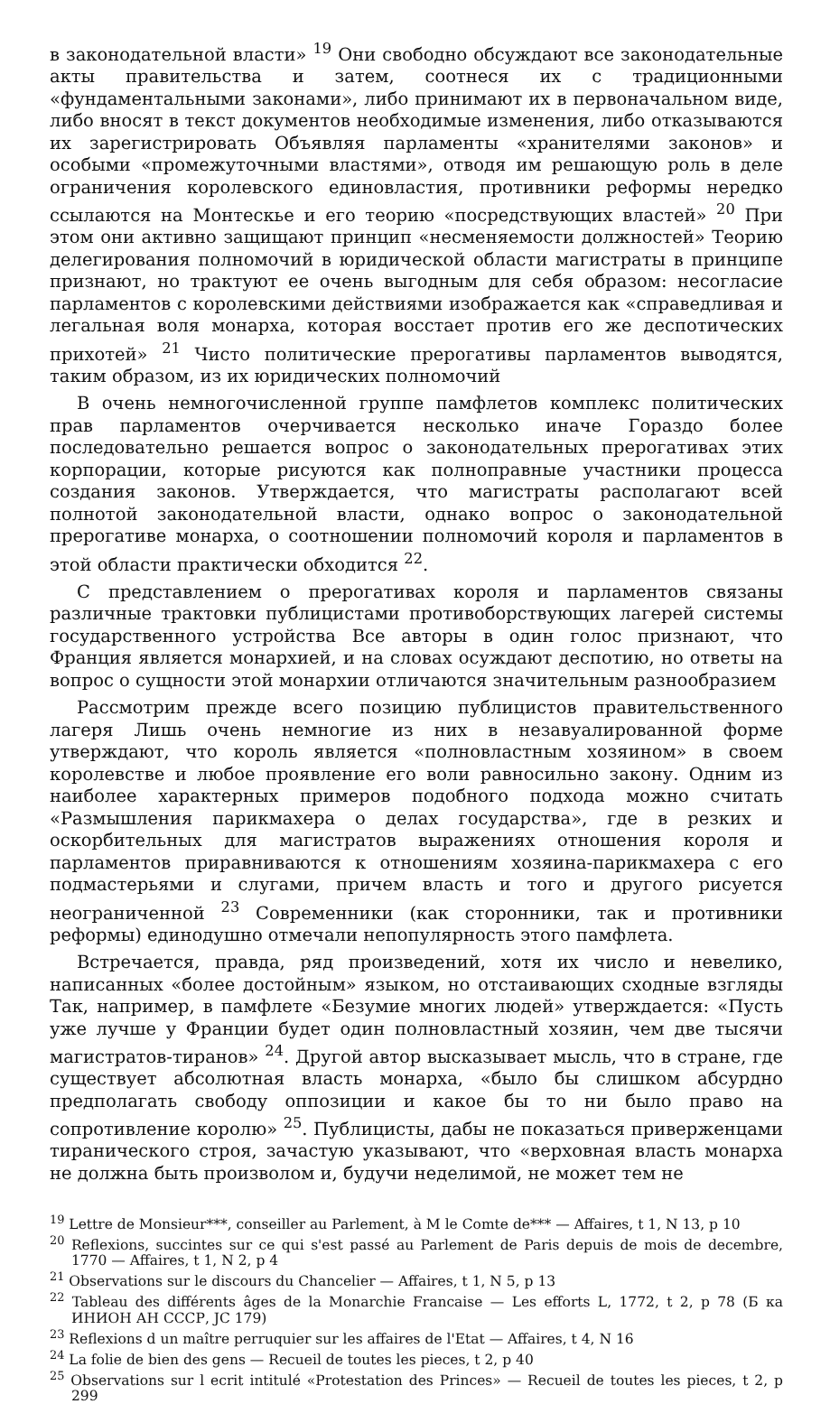в законодательной власти» <sup>19</sup> Они свободно обсуждают все законодательные акты правительства и затем, соотнеся их с традиционными «фундаментальными законами», либо принимают их в первоначальном виде, либо вносят в текст документов необходимые изменения, либо отказываются их зарегистрировать Объявляя парламенты «хранителями законов» и особыми «промежуточными властями», отводя им решающую роль в деле ограничения королевского единовластия, противники реформы нередко ссылаются на Монтескье и его теорию «посредствующих властей» <sup>20</sup> При этом они активно защищают принцип «несменяемости должностей» Теорию делегирования полномочий в юридической области магистраты в принципе признают, но трактуют ее очень выгодным для себя образом: несогласие парламентов с королевскими действиями изображается как «справедливая и легальная воля монарха, которая восстает против его же деспотических прихотей» <sup>21</sup> Чисто политические прерогативы парламентов выводятся, таким образом, из их юридических полномочий
В очень немногочисленной группе памфлетов комплекс политических прав парламентов очерчивается несколько иначе Гораздо более последовательно решается вопрос о законодательных прерогативах этих корпорации, которые рисуются как полноправные участники процесса создания законов. Утверждается, что магистраты располагают всей полнотой законодательной власти, однако вопрос о законодательной прерогативе монарха, о соотношении полномочий короля и парламентов в этой области практически обходится <sup>22</sup>.
С представлением о прерогативах короля и парламентов связаны различные трактовки публицистами противоборствующих лагерей системы государственного устройства Все авторы в один голос признают, что Франция является монархией, и на словах осуждают деспотию, но ответы на вопрос о сущности этой монархии отличаются значительным разнообразием
Рассмотрим прежде всего позицию публицистов правительственного лагеря Лишь очень немногие из них в незавуалированной форме утверждают, что король является «полновластным хозяином» в своем королевстве и любое проявление его воли равносильно закону. Одним из наиболее характерных примеров подобного подхода можно считать «Размышления парикмахера о делах государства», где в резких и оскорбительных для магистратов выражениях отношения короля и парламентов приравниваются к отношениям хозяина-парикмахера с его подмастерьями и слугами, причем власть и того и другого рисуется неограниченной <sup>23</sup> Современники (как сторонники, так и противники реформы) единодушно отмечали непопулярность этого памфлета.
Встречается, правда, ряд произведений, хотя их число и невелико, написанных «более достойным» языком, но отстаивающих сходные взгляды Так, например, в памфлете «Безумие многих людей» утверждается: «Пусть уже лучше у Франции будет один полновластный хозяин, чем две тысячи магистратов-тиранов» <sup>24</sup>. Другой автор высказывает мысль, что в стране, где существует абсолютная власть монарха, «было бы слишком абсурдно предполагать свободу оппозиции и какое бы то ни было право на сопротивление королю» <sup>25</sup>. Публицисты, дабы не показаться приверженцами тиранического строя, зачастую указывают, что «верховная власть монарха не должна быть произволом и, будучи неделимой, не может тем не
<sup>19</sup> Lettre de Monsieur***, conseiller au Parlement, à M le Comte de*** — Affaires, t 1, N 13, p 10
<sup>20</sup> Reflexions, succintes sur ce qui s'est passé au Parlement de Paris depuis de mois de decembre, 1770 — Affaires, t 1, N 2, p 4
<sup>21</sup> Observations sur le discours du Chancelier — Affaires, t 1, N 5, p 13
<sup>22</sup> Tableau des différents âges de la Monarchie Francaise — Les efforts L, 1772, t 2, p 78 (Б ка ИНИОН АН СССР, JC 179)
<sup>23</sup> Reflexions d un maître perruquier sur les affaires de l'Etat — Affaires, t 4, N 16
<sup>24</sup> La folie de bien des gens — Recueil de toutes les pieces, t 2, p 40
<sup>25</sup> Observations sur l ecrit intitulé «Protestation des Princes» — Recueil de toutes les pieces, t 2, p 299